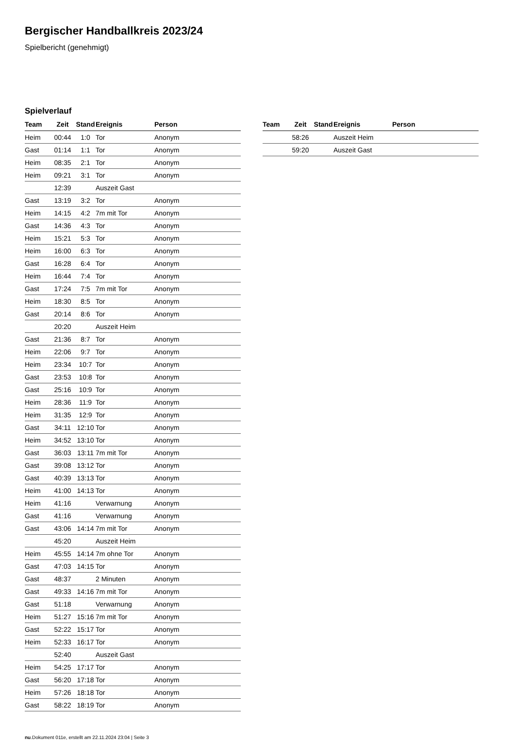Bergischer Handballkreis 2023/24
Spielbericht (genehmigt)
Spielverlauf
| Team | Zeit | Stand | Ereignis | Person |
| --- | --- | --- | --- | --- |
| Heim | 00:44 | 1:0 | Tor | Anonym |
| Gast | 01:14 | 1:1 | Tor | Anonym |
| Heim | 08:35 | 2:1 | Tor | Anonym |
| Heim | 09:21 | 3:1 | Tor | Anonym |
| | 12:39 | | Auszeit Gast | |
| Gast | 13:19 | 3:2 | Tor | Anonym |
| Heim | 14:15 | 4:2 | 7m mit Tor | Anonym |
| Gast | 14:36 | 4:3 | Tor | Anonym |
| Heim | 15:21 | 5:3 | Tor | Anonym |
| Heim | 16:00 | 6:3 | Tor | Anonym |
| Gast | 16:28 | 6:4 | Tor | Anonym |
| Heim | 16:44 | 7:4 | Tor | Anonym |
| Gast | 17:24 | 7:5 | 7m mit Tor | Anonym |
| Heim | 18:30 | 8:5 | Tor | Anonym |
| Gast | 20:14 | 8:6 | Tor | Anonym |
| | 20:20 | | Auszeit Heim | |
| Gast | 21:36 | 8:7 | Tor | Anonym |
| Heim | 22:06 | 9:7 | Tor | Anonym |
| Heim | 23:34 | 10:7 | Tor | Anonym |
| Gast | 23:53 | 10:8 | Tor | Anonym |
| Gast | 25:16 | 10:9 | Tor | Anonym |
| Heim | 28:36 | 11:9 | Tor | Anonym |
| Heim | 31:35 | 12:9 | Tor | Anonym |
| Gast | 34:11 | 12:10 | Tor | Anonym |
| Heim | 34:52 | 13:10 | Tor | Anonym |
| Gast | 36:03 | 13:11 | 7m mit Tor | Anonym |
| Gast | 39:08 | 13:12 | Tor | Anonym |
| Gast | 40:39 | 13:13 | Tor | Anonym |
| Heim | 41:00 | 14:13 | Tor | Anonym |
| Heim | 41:16 | | Verwarnung | Anonym |
| Gast | 41:16 | | Verwarnung | Anonym |
| Gast | 43:06 | 14:14 | 7m mit Tor | Anonym |
| | 45:20 | | Auszeit Heim | |
| Heim | 45:55 | 14:14 | 7m ohne Tor | Anonym |
| Gast | 47:03 | 14:15 | Tor | Anonym |
| Gast | 48:37 | | 2 Minuten | Anonym |
| Gast | 49:33 | 14:16 | 7m mit Tor | Anonym |
| Gast | 51:18 | | Verwarnung | Anonym |
| Heim | 51:27 | 15:16 | 7m mit Tor | Anonym |
| Gast | 52:22 | 15:17 | Tor | Anonym |
| Heim | 52:33 | 16:17 | Tor | Anonym |
| | 52:40 | | Auszeit Gast | |
| Heim | 54:25 | 17:17 | Tor | Anonym |
| Gast | 56:20 | 17:18 | Tor | Anonym |
| Heim | 57:26 | 18:18 | Tor | Anonym |
| Gast | 58:22 | 18:19 | Tor | Anonym |
| Team | Zeit | Stand | Ereignis | Person |
| --- | --- | --- | --- | --- |
| | 58:26 | | Auszeit Heim | |
| | 59:20 | | Auszeit Gast | |
nu.Dokument 011e, erstellt am 22.11.2024 23:04 | Seite 3